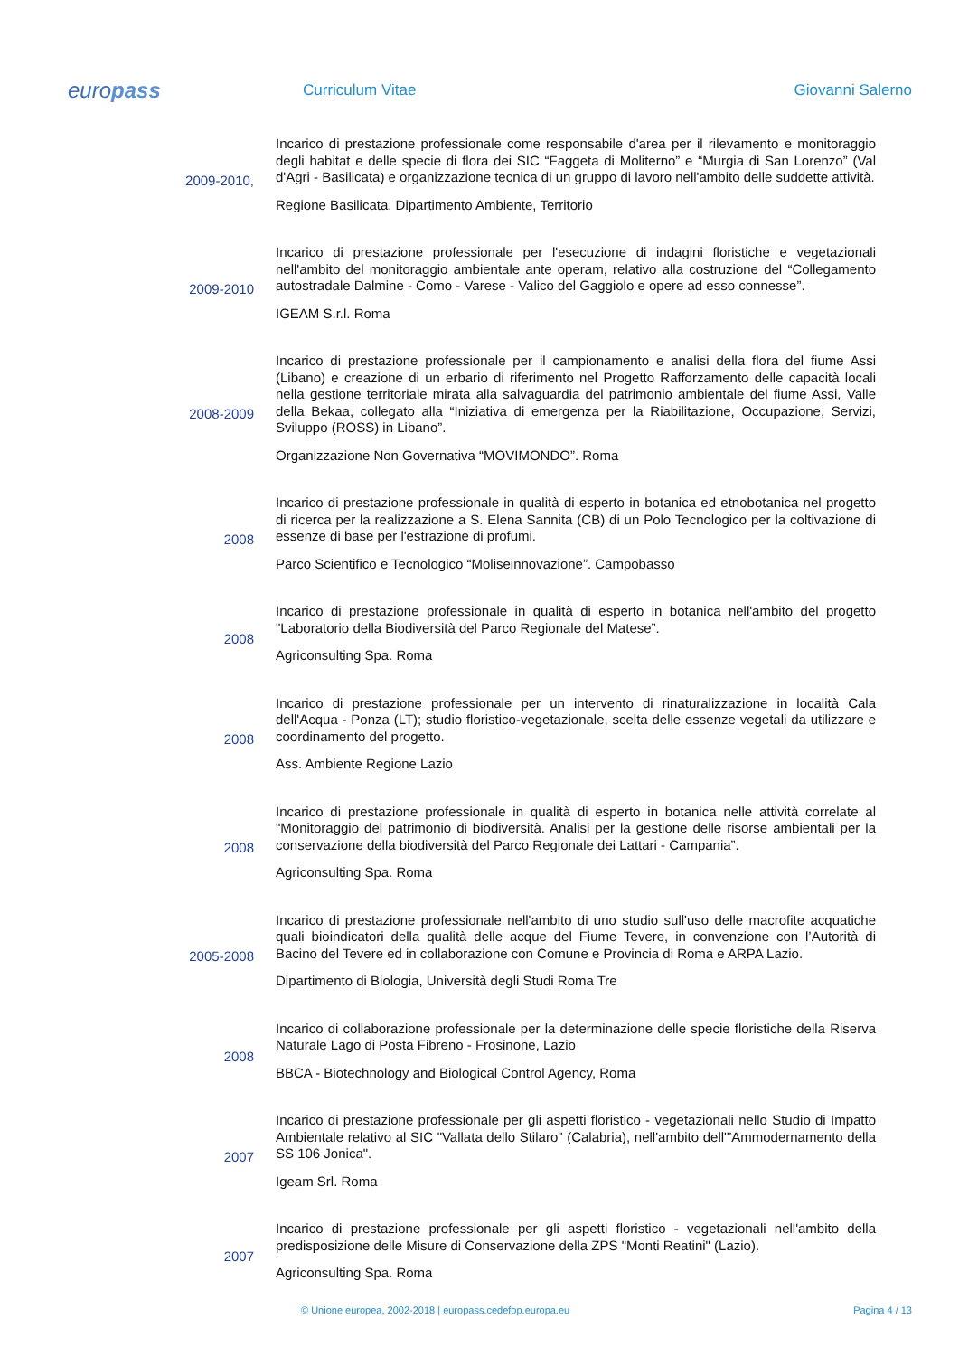europass
Curriculum Vitae Giovanni Salerno
2009-2010,
Incarico di prestazione professionale come responsabile d'area per il rilevamento e monitoraggio degli habitat e delle specie di flora dei SIC “Faggeta di Moliterno” e “Murgia di San Lorenzo” (Val d'Agri - Basilicata) e organizzazione tecnica di un gruppo di lavoro nell'ambito delle suddette attività.
Regione Basilicata. Dipartimento Ambiente, Territorio
2009-2010
Incarico di prestazione professionale per l'esecuzione di indagini floristiche e vegetazionali nell'ambito del monitoraggio ambientale ante operam, relativo alla costruzione del “Collegamento autostradale Dalmine - Como - Varese - Valico del Gaggiolo e opere ad esso connesse”.
IGEAM S.r.l. Roma
2008-2009
Incarico di prestazione professionale per il campionamento e analisi della flora del fiume Assi (Libano) e creazione di un erbario di riferimento nel Progetto Rafforzamento delle capacità locali nella gestione territoriale mirata alla salvaguardia del patrimonio ambientale del fiume Assi, Valle della Bekaa, collegato alla “Iniziativa di emergenza per la Riabilitazione, Occupazione, Servizi, Sviluppo (ROSS) in Libano”.
Organizzazione Non Governativa “MOVIMONDO”. Roma
2008
Incarico di prestazione professionale in qualità di esperto in botanica ed etnobotanica nel progetto di ricerca per la realizzazione a S. Elena Sannita (CB) di un Polo Tecnologico per la coltivazione di essenze di base per l'estrazione di profumi.
Parco Scientifico e Tecnologico “Moliseinnovazione”. Campobasso
2008
Incarico di prestazione professionale in qualità di esperto in botanica nell'ambito del progetto "Laboratorio della Biodiversità del Parco Regionale del Matese”.
Agriconsulting Spa. Roma
2008
Incarico di prestazione professionale per un intervento di rinaturalizzazione in località Cala dell'Acqua - Ponza (LT); studio floristico-vegetazionale, scelta delle essenze vegetali da utilizzare e coordinamento del progetto.
Ass. Ambiente Regione Lazio
2008
Incarico di prestazione professionale in qualità di esperto in botanica nelle attività correlate al "Monitoraggio del patrimonio di biodiversità. Analisi per la gestione delle risorse ambientali per la conservazione della biodiversità del Parco Regionale dei Lattari - Campania”.
Agriconsulting Spa. Roma
2005-2008
Incarico di prestazione professionale nell'ambito di uno studio sull'uso delle macrofite acquatiche quali bioindicatori della qualità delle acque del Fiume Tevere, in convenzione con l’Autorità di Bacino del Tevere ed in collaborazione con Comune e Provincia di Roma e ARPA Lazio.
Dipartimento di Biologia, Università degli Studi Roma Tre
2008
Incarico di collaborazione professionale per la determinazione delle specie floristiche della Riserva Naturale Lago di Posta Fibreno - Frosinone, Lazio
BBCA - Biotechnology and Biological Control Agency, Roma
2007
Incarico di prestazione professionale per gli aspetti floristico - vegetazionali nello Studio di Impatto Ambientale relativo al SIC "Vallata dello Stilaro" (Calabria), nell'ambito dell'"Ammodernamento della SS 106 Jonica".
Igeam Srl. Roma
2007
Incarico di prestazione professionale per gli aspetti floristico - vegetazionali nell'ambito della predisposizione delle Misure di Conservazione della ZPS "Monti Reatini" (Lazio).
Agriconsulting Spa. Roma
© Unione europea, 2002-2018 | europass.cedefop.europa.eu Pagina 4 / 13